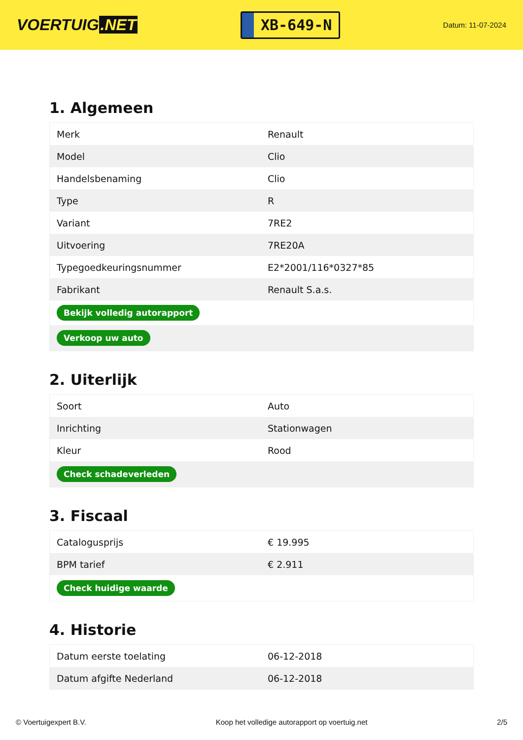VOERTUIG.NET
XB-649-N
Datum: 11-07-2024
1. Algemeen
| Merk | Renault |
| Model | Clio |
| Handelsbenaming | Clio |
| Type | R |
| Variant | 7RE2 |
| Uitvoering | 7RE20A |
| Typegoedkeuringsnummer | E2*2001/116*0327*85 |
| Fabrikant | Renault S.a.s. |
| Bekijk volledig autorapport | |
| Verkoop uw auto | |
2. Uiterlijk
| Soort | Auto |
| Inrichting | Stationwagen |
| Kleur | Rood |
| Check schadeverleden | |
3. Fiscaal
| Catalogusprijs | € 19.995 |
| BPM tarief | € 2.911 |
| Check huidige waarde | |
4. Historie
| Datum eerste toelating | 06-12-2018 |
| Datum afgifte Nederland | 06-12-2018 |
© Voertuigexpert B.V. Koop het volledige autorapport op voertuig.net 2/5